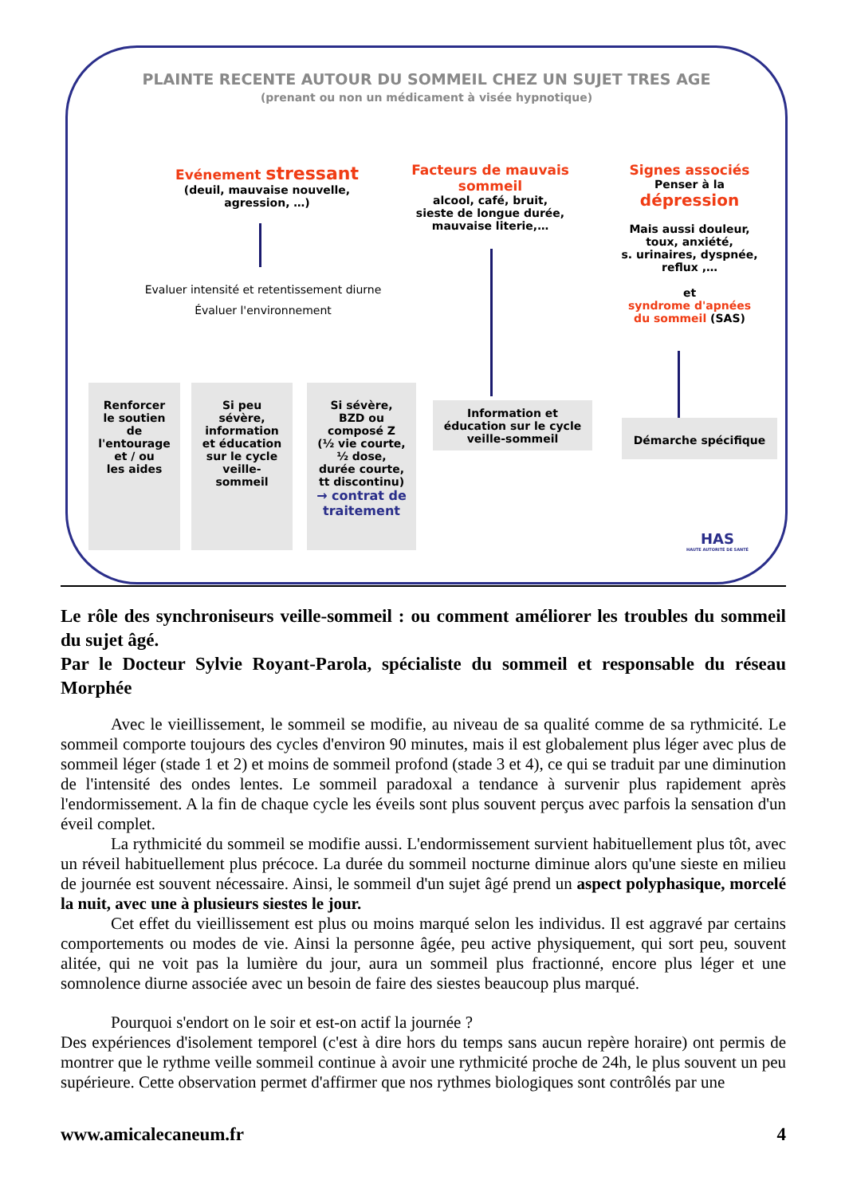PLAINTE RECENTE AUTOUR DU SOMMEIL CHEZ UN SUJET TRES AGE
(prenant ou non un médicament à visée hypnotique)
Evénement stressant
(deuil, mauvaise nouvelle,
agression, …)
Evaluer intensité et retentissement diurne
Évaluer l'environnement
Facteurs de mauvais
sommeil
alcool, café, bruit,
sieste de longue durée,
mauvaise literie,…
Signes associés
Penser à la
dépression
Mais aussi douleur,
toux, anxiété,
s. urinaires, dyspnée,
reflux ,…
et
syndrome d'apnées
du sommeil (SAS)
Renforcer
le soutien
de
l'entourage
et / ou
les aides
Si peu
sévère,
information
et éducation
sur le cycle
veille-
sommeil
Si sévère,
BZD ou
composé Z
(½ vie courte,
½ dose,
durée courte,
tt discontinu)
→ contrat de
traitement
Information et
éducation sur le cycle
veille-sommeil
Démarche spécifique
HAS
HAUTE AUTORITÉ DE SANTÉ
Le rôle des synchroniseurs veille-sommeil : ou comment améliorer les troubles du sommeil du sujet âgé.
Par le Docteur Sylvie Royant-Parola, spécialiste du sommeil et responsable du réseau Morphée
Avec le vieillissement, le sommeil se modifie, au niveau de sa qualité comme de sa rythmicité. Le sommeil comporte toujours des cycles d'environ 90 minutes, mais il est globalement plus léger avec plus de sommeil léger (stade 1 et 2) et moins de sommeil profond (stade 3 et 4), ce qui se traduit par une diminution de l'intensité des ondes lentes. Le sommeil paradoxal a tendance à survenir plus rapidement après l'endormissement. A la fin de chaque cycle les éveils sont plus souvent perçus avec parfois la sensation d'un éveil complet.
La rythmicité du sommeil se modifie aussi. L'endormissement survient habituellement plus tôt, avec un réveil habituellement plus précoce. La durée du sommeil nocturne diminue alors qu'une sieste en milieu de journée est souvent nécessaire. Ainsi, le sommeil d'un sujet âgé prend un aspect polyphasique, morcelé la nuit, avec une à plusieurs siestes le jour.
Cet effet du vieillissement est plus ou moins marqué selon les individus. Il est aggravé par certains comportements ou modes de vie. Ainsi la personne âgée, peu active physiquement, qui sort peu, souvent alitée, qui ne voit pas la lumière du jour, aura un sommeil plus fractionné, encore plus léger et une somnolence diurne associée avec un besoin de faire des siestes beaucoup plus marqué.
Pourquoi s'endort on le soir et est-on actif la journée ?
Des expériences d'isolement temporel (c'est à dire hors du temps sans aucun repère horaire) ont permis de montrer que le rythme veille sommeil continue à avoir une rythmicité proche de 24h, le plus souvent un peu supérieure. Cette observation permet d'affirmer que nos rythmes biologiques sont contrôlés par une
www.amicalecaneum.fr 4